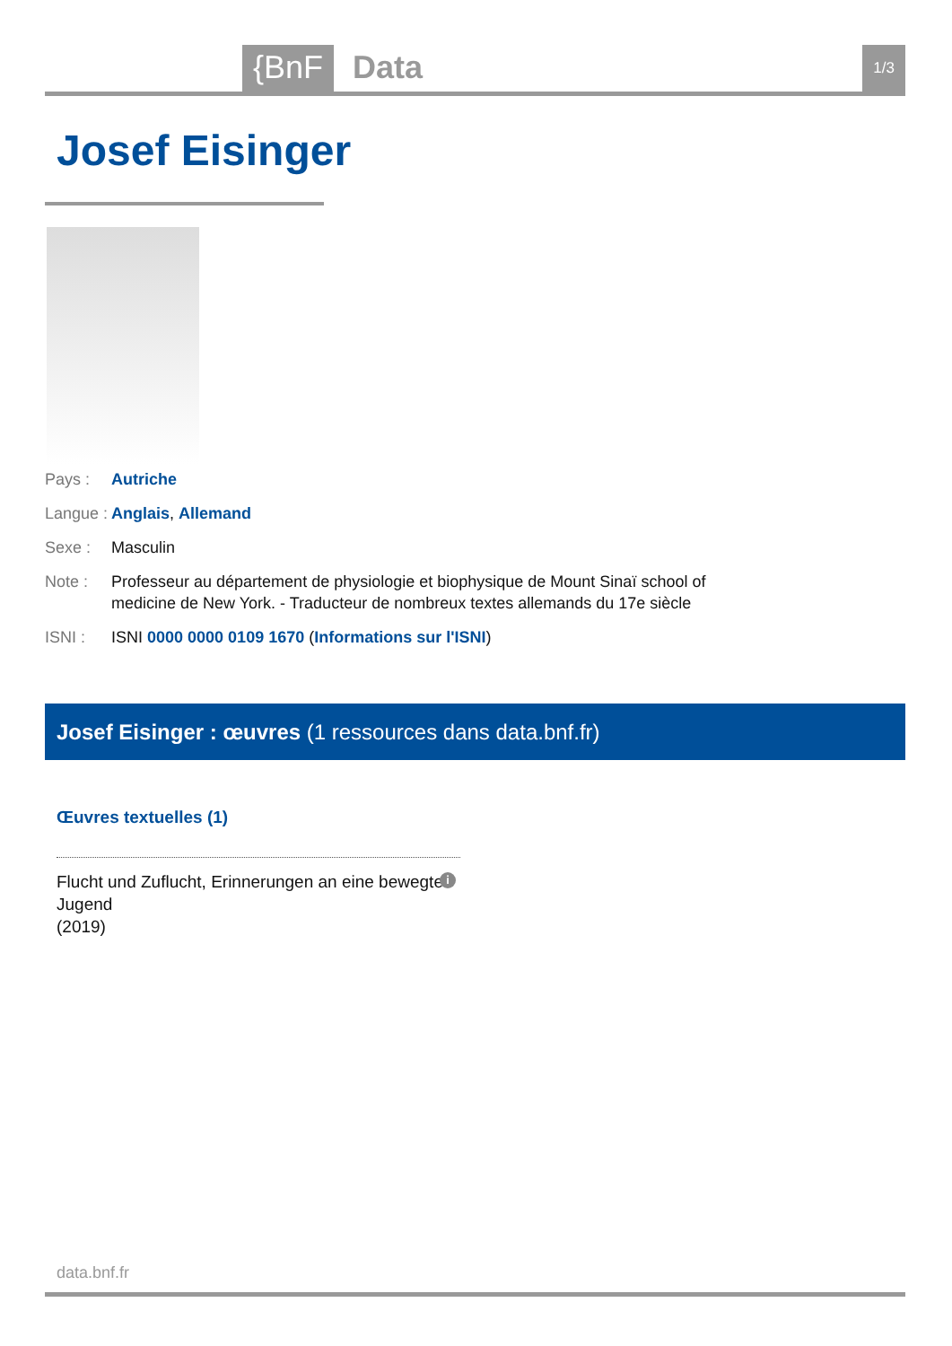{BnF Data 1/3
Josef Eisinger
Pays : Autriche
Langue : Anglais, Allemand
Sexe : Masculin
Note : Professeur au département de physiologie et biophysique de Mount Sinaï school of medicine de New York. - Traducteur de nombreux textes allemands du 17e siècle
ISNI : ISNI 0000 0000 0109 1670 (Informations sur l'ISNI)
Josef Eisinger : œuvres (1 ressources dans data.bnf.fr)
Œuvres textuelles (1)
Flucht und Zuflucht, Erinnerungen an eine bewegte
Jugend
(2019)
i
data.bnf.fr